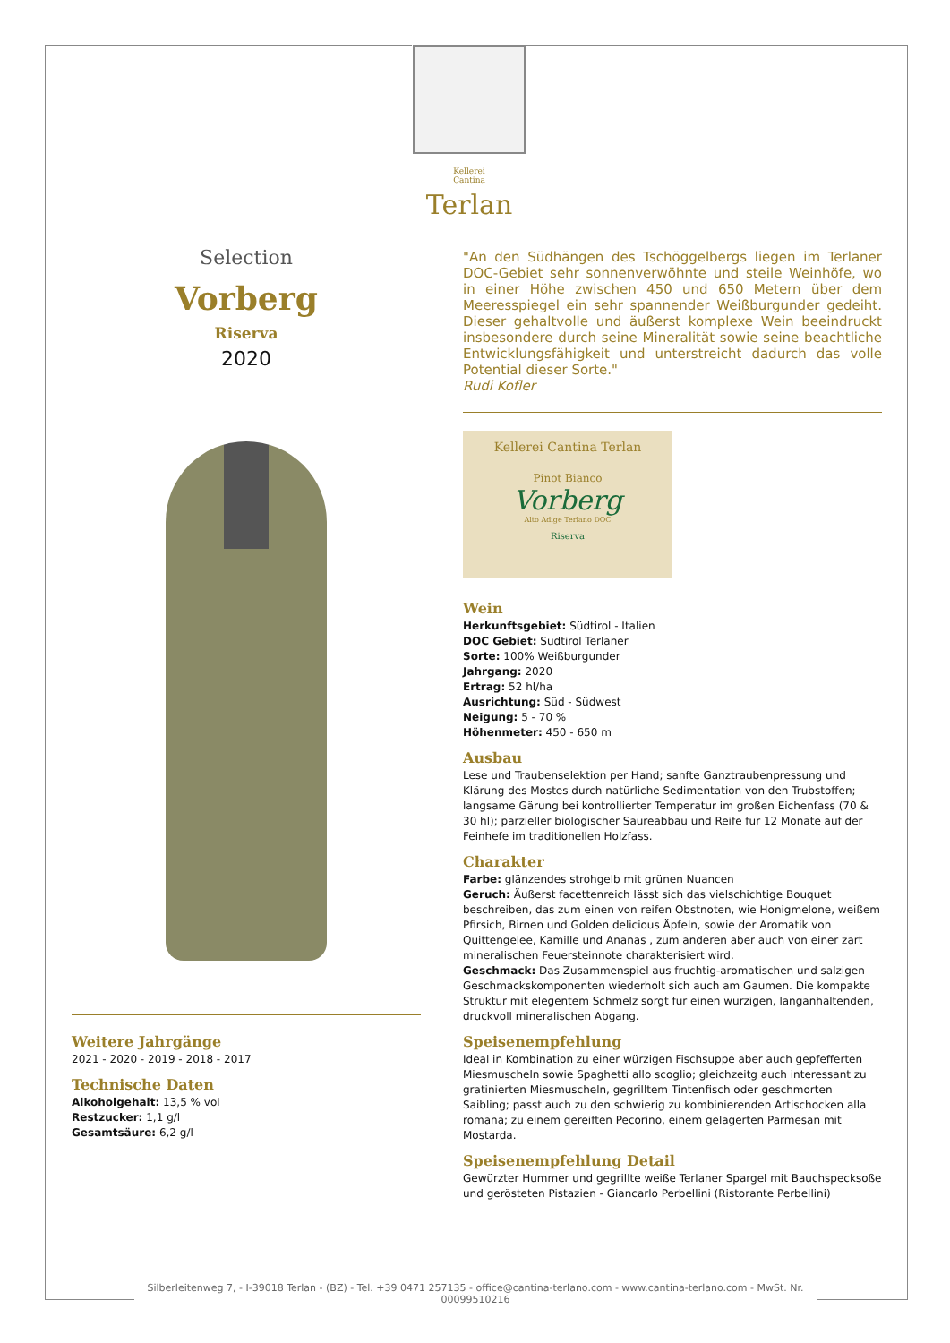Kellerei
Cantina Terlan
Selection
Vorberg
Riserva
2020
Weitere Jahrgänge
2021 - 2020 - 2019 - 2018 - 2017
Technische Daten
Alkoholgehalt: 13,5 % vol
Restzucker: 1,1 g/l
Gesamtsäure: 6,2 g/l
"An den Südhängen des Tschöggelbergs liegen im Terlaner DOC-Gebiet sehr sonnenverwöhnte und steile Weinhöfe, wo in einer Höhe zwischen 450 und 650 Metern über dem Meeresspiegel ein sehr spannender Weißburgunder gedeiht. Dieser gehaltvolle und äußerst komplexe Wein beeindruckt insbesondere durch seine Mineralität sowie seine beachtliche Entwicklungsfähigkeit und unterstreicht dadurch das volle Potential dieser Sorte."
Rudi Kofler
Kellerei Cantina Terlan
Pinot Bianco
Vorberg
Alto Adige Terlano DOC
Riserva
Wein
Herkunftsgebiet: Südtirol - Italien
DOC Gebiet: Südtirol Terlaner
Sorte: 100% Weißburgunder
Jahrgang: 2020
Ertrag: 52 hl/ha
Ausrichtung: Süd - Südwest
Neigung: 5 - 70 %
Höhenmeter: 450 - 650 m
Ausbau
Lese und Traubenselektion per Hand; sanfte Ganztraubenpressung und Klärung des Mostes durch natürliche Sedimentation von den Trubstoffen; langsame Gärung bei kontrollierter Temperatur im großen Eichenfass (70 & 30 hl); parzieller biologischer Säureabbau und Reife für 12 Monate auf der Feinhefe im traditionellen Holzfass.
Charakter
Farbe: glänzendes strohgelb mit grünen Nuancen
Geruch: Äußerst facettenreich lässt sich das vielschichtige Bouquet beschreiben, das zum einen von reifen Obstnoten, wie Honigmelone, weißem Pfirsich, Birnen und Golden delicious Äpfeln, sowie der Aromatik von Quittengelee, Kamille und Ananas , zum anderen aber auch von einer zart mineralischen Feuersteinnote charakterisiert wird.
Geschmack: Das Zusammenspiel aus fruchtig-aromatischen und salzigen Geschmackskomponenten wiederholt sich auch am Gaumen. Die kompakte Struktur mit elegentem Schmelz sorgt für einen würzigen, langanhaltenden, druckvoll mineralischen Abgang.
Speisenempfehlung
Ideal in Kombination zu einer würzigen Fischsuppe aber auch gepfefferten Miesmuscheln sowie Spaghetti allo scoglio; gleichzeitg auch interessant zu gratinierten Miesmuscheln, gegrilltem Tintenfisch oder geschmorten Saibling; passt auch zu den schwierig zu kombinierenden Artischocken alla romana; zu einem gereiften Pecorino, einem gelagerten Parmesan mit Mostarda.
Speisenempfehlung Detail
Gewürzter Hummer und gegrillte weiße Terlaner Spargel mit Bauchspecksoße und gerösteten Pistazien - Giancarlo Perbellini (Ristorante Perbellini)
Silberleitenweg 7, - I-39018 Terlan - (BZ) - Tel. +39 0471 257135 - office@cantina-terlano.com - www.cantina-terlano.com - MwSt. Nr. 00099510216